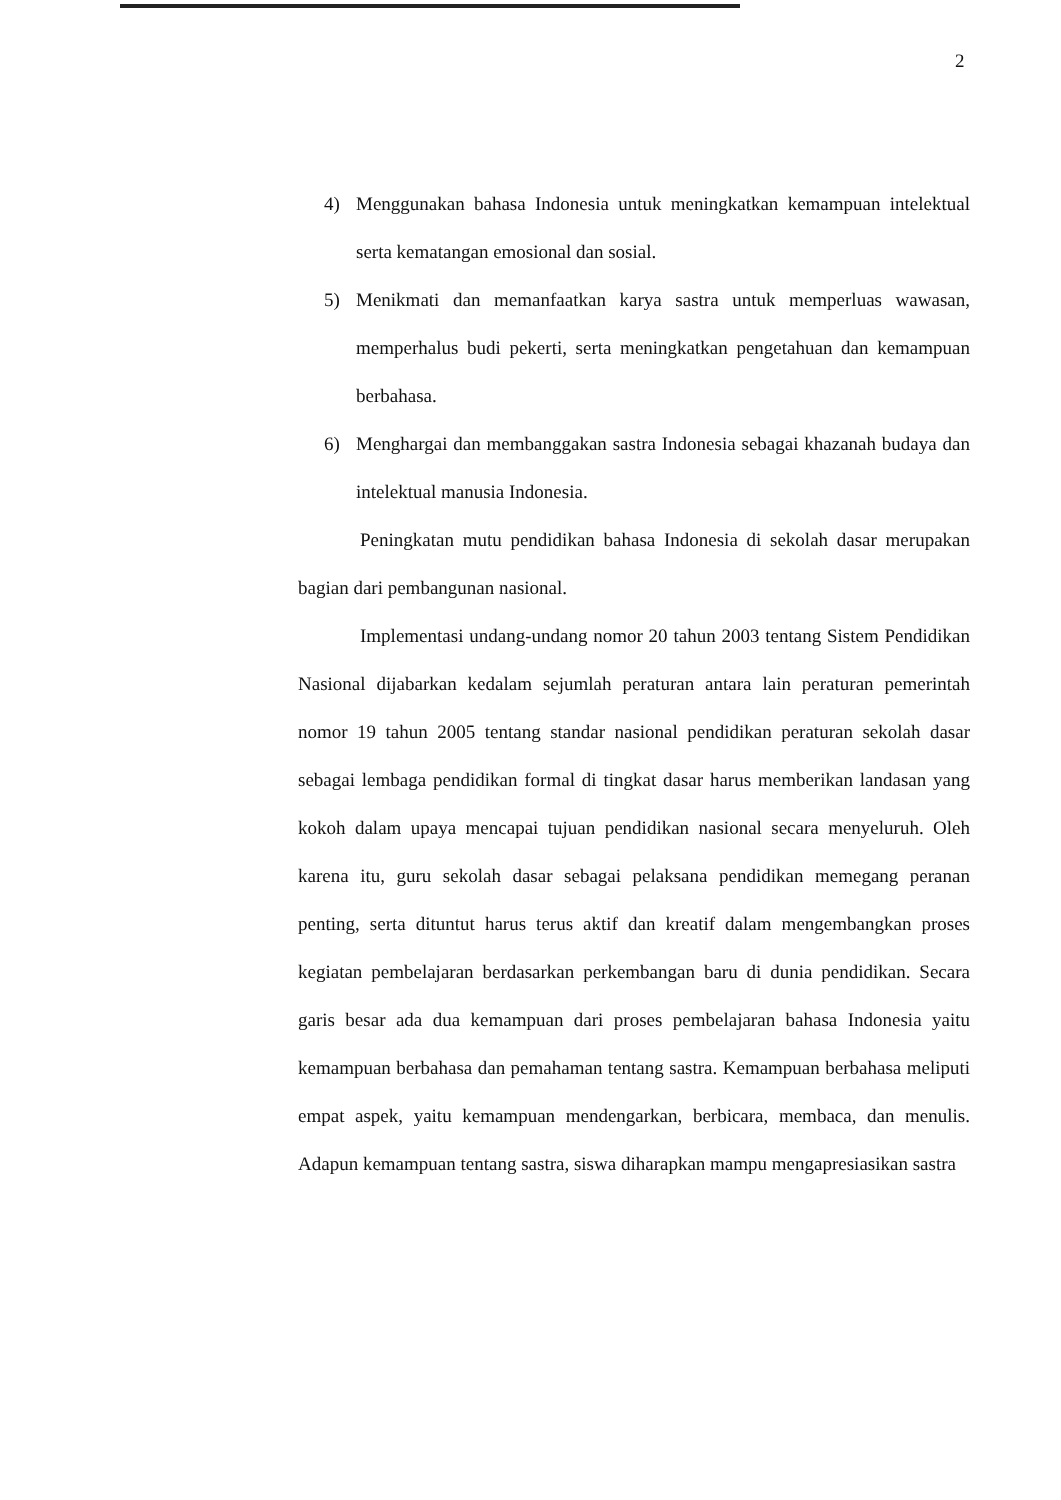2
4) Menggunakan bahasa Indonesia untuk meningkatkan kemampuan intelektual serta kematangan emosional dan sosial.
5) Menikmati dan memanfaatkan karya sastra untuk memperluas wawasan, memperhalus budi pekerti, serta meningkatkan pengetahuan dan kemampuan berbahasa.
6) Menghargai dan membanggakan sastra Indonesia sebagai khazanah budaya dan intelektual manusia Indonesia.
Peningkatan mutu pendidikan bahasa Indonesia di sekolah dasar merupakan bagian dari pembangunan nasional.
Implementasi undang-undang nomor 20 tahun 2003 tentang Sistem Pendidikan Nasional dijabarkan kedalam sejumlah peraturan antara lain peraturan pemerintah nomor 19 tahun 2005 tentang standar nasional pendidikan peraturan sekolah dasar sebagai lembaga pendidikan formal di tingkat dasar harus memberikan landasan yang kokoh dalam upaya mencapai tujuan pendidikan nasional secara menyeluruh. Oleh karena itu, guru sekolah dasar sebagai pelaksana pendidikan memegang peranan penting, serta dituntut harus terus aktif dan kreatif dalam mengembangkan proses kegiatan pembelajaran berdasarkan perkembangan baru di dunia pendidikan. Secara garis besar ada dua kemampuan dari proses pembelajaran bahasa Indonesia yaitu kemampuan berbahasa dan pemahaman tentang sastra. Kemampuan berbahasa meliputi empat aspek, yaitu kemampuan mendengarkan, berbicara, membaca, dan menulis. Adapun kemampuan tentang sastra, siswa diharapkan mampu mengapresiasikan sastra